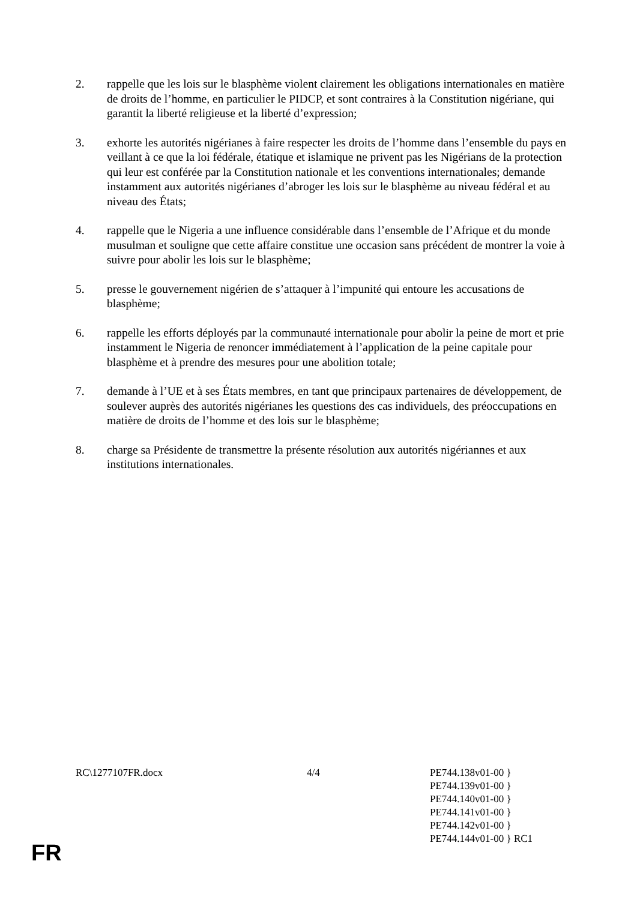2. rappelle que les lois sur le blasphème violent clairement les obligations internationales en matière de droits de l’homme, en particulier le PIDCP, et sont contraires à la Constitution nigériane, qui garantit la liberté religieuse et la liberté d’expression;
3. exhorte les autorités nigérianes à faire respecter les droits de l’homme dans l’ensemble du pays en veillant à ce que la loi fédérale, étatique et islamique ne privent pas les Nigérians de la protection qui leur est conférée par la Constitution nationale et les conventions internationales; demande instamment aux autorités nigérianes d’abroger les lois sur le blasphème au niveau fédéral et au niveau des États;
4. rappelle que le Nigeria a une influence considérable dans l’ensemble de l’Afrique et du monde musulman et souligne que cette affaire constitue une occasion sans précédent de montrer la voie à suivre pour abolir les lois sur le blasphème;
5. presse le gouvernement nigérien de s’attaquer à l’impunité qui entoure les accusations de blasphème;
6. rappelle les efforts déployés par la communauté internationale pour abolir la peine de mort et prie instamment le Nigeria de renoncer immédiatement à l’application de la peine capitale pour blasphème et à prendre des mesures pour une abolition totale;
7. demande à l’UE et à ses États membres, en tant que principaux partenaires de développement, de soulever auprès des autorités nigérianes les questions des cas individuels, des préoccupations en matière de droits de l’homme et des lois sur le blasphème;
8. charge sa Présidente de transmettre la présente résolution aux autorités nigériannes et aux institutions internationales.
RC\1277107FR.docx 4/4 PE744.138v01-00 }
PE744.139v01-00 }
PE744.140v01-00 }
PE744.141v01-00 }
PE744.142v01-00 }
PE744.144v01-00 } RC1
FR